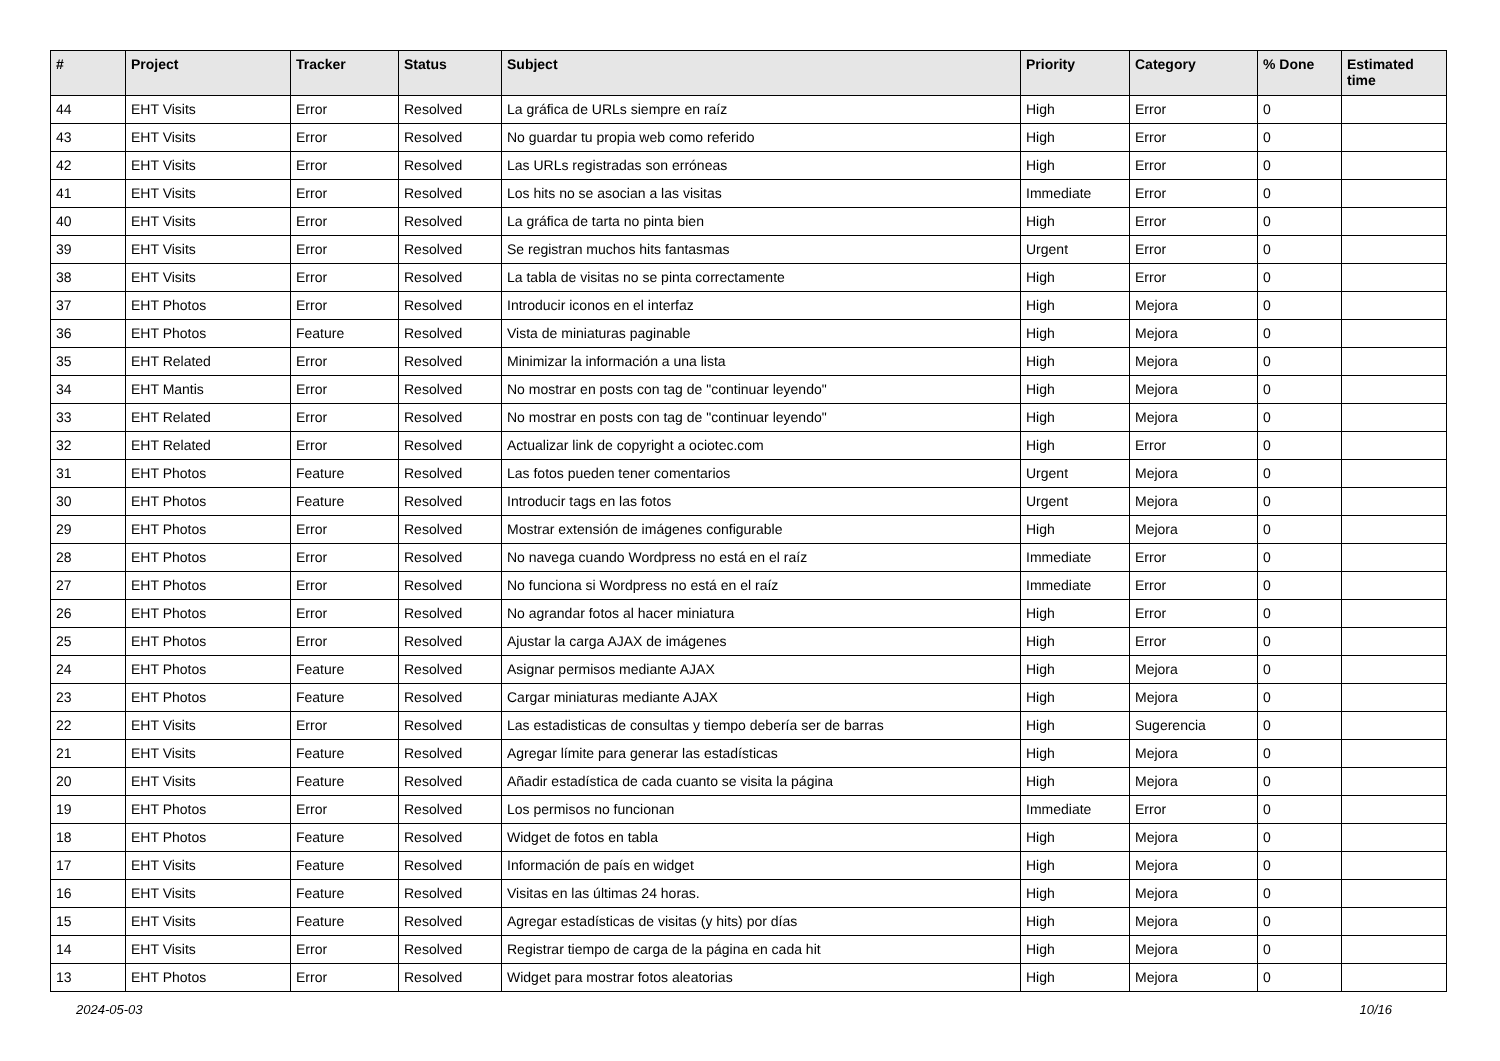| # | Project | Tracker | Status | Subject | Priority | Category | % Done | Estimated time |
| --- | --- | --- | --- | --- | --- | --- | --- | --- |
| 44 | EHT Visits | Error | Resolved | La gráfica de URLs siempre en raíz | High | Error | 0 | |
| 43 | EHT Visits | Error | Resolved | No guardar tu propia web como referido | High | Error | 0 | |
| 42 | EHT Visits | Error | Resolved | Las URLs registradas son erróneas | High | Error | 0 | |
| 41 | EHT Visits | Error | Resolved | Los hits no se asocian a las visitas | Immediate | Error | 0 | |
| 40 | EHT Visits | Error | Resolved | La gráfica de tarta no pinta bien | High | Error | 0 | |
| 39 | EHT Visits | Error | Resolved | Se registran muchos hits fantasmas | Urgent | Error | 0 | |
| 38 | EHT Visits | Error | Resolved | La tabla de visitas no se pinta correctamente | High | Error | 0 | |
| 37 | EHT Photos | Error | Resolved | Introducir iconos en el interfaz | High | Mejora | 0 | |
| 36 | EHT Photos | Feature | Resolved | Vista de miniaturas paginable | High | Mejora | 0 | |
| 35 | EHT Related | Error | Resolved | Minimizar la información a una lista | High | Mejora | 0 | |
| 34 | EHT Mantis | Error | Resolved | No mostrar en posts con tag de "continuar leyendo" | High | Mejora | 0 | |
| 33 | EHT Related | Error | Resolved | No mostrar en posts con tag de "continuar leyendo" | High | Mejora | 0 | |
| 32 | EHT Related | Error | Resolved | Actualizar link de copyright a ociotec.com | High | Error | 0 | |
| 31 | EHT Photos | Feature | Resolved | Las fotos pueden tener comentarios | Urgent | Mejora | 0 | |
| 30 | EHT Photos | Feature | Resolved | Introducir tags en las fotos | Urgent | Mejora | 0 | |
| 29 | EHT Photos | Error | Resolved | Mostrar extensión de imágenes configurable | High | Mejora | 0 | |
| 28 | EHT Photos | Error | Resolved | No navega cuando Wordpress no está en el raíz | Immediate | Error | 0 | |
| 27 | EHT Photos | Error | Resolved | No funciona si Wordpress no está en el raíz | Immediate | Error | 0 | |
| 26 | EHT Photos | Error | Resolved | No agrandar fotos al hacer miniatura | High | Error | 0 | |
| 25 | EHT Photos | Error | Resolved | Ajustar la carga AJAX de imágenes | High | Error | 0 | |
| 24 | EHT Photos | Feature | Resolved | Asignar permisos mediante AJAX | High | Mejora | 0 | |
| 23 | EHT Photos | Feature | Resolved | Cargar miniaturas mediante AJAX | High | Mejora | 0 | |
| 22 | EHT Visits | Error | Resolved | Las estadisticas de consultas y tiempo debería ser de barras | High | Sugerencia | 0 | |
| 21 | EHT Visits | Feature | Resolved | Agregar límite para generar las estadísticas | High | Mejora | 0 | |
| 20 | EHT Visits | Feature | Resolved | Añadir estadística de cada cuanto se visita la página | High | Mejora | 0 | |
| 19 | EHT Photos | Error | Resolved | Los permisos no funcionan | Immediate | Error | 0 | |
| 18 | EHT Photos | Feature | Resolved | Widget de fotos en tabla | High | Mejora | 0 | |
| 17 | EHT Visits | Feature | Resolved | Información de país en widget | High | Mejora | 0 | |
| 16 | EHT Visits | Feature | Resolved | Visitas en las últimas 24 horas. | High | Mejora | 0 | |
| 15 | EHT Visits | Feature | Resolved | Agregar estadísticas de visitas (y hits) por días | High | Mejora | 0 | |
| 14 | EHT Visits | Error | Resolved | Registrar tiempo de carga de la página en cada hit | High | Mejora | 0 | |
| 13 | EHT Photos | Error | Resolved | Widget para mostrar fotos aleatorias | High | Mejora | 0 | |
2024-05-03 10/16